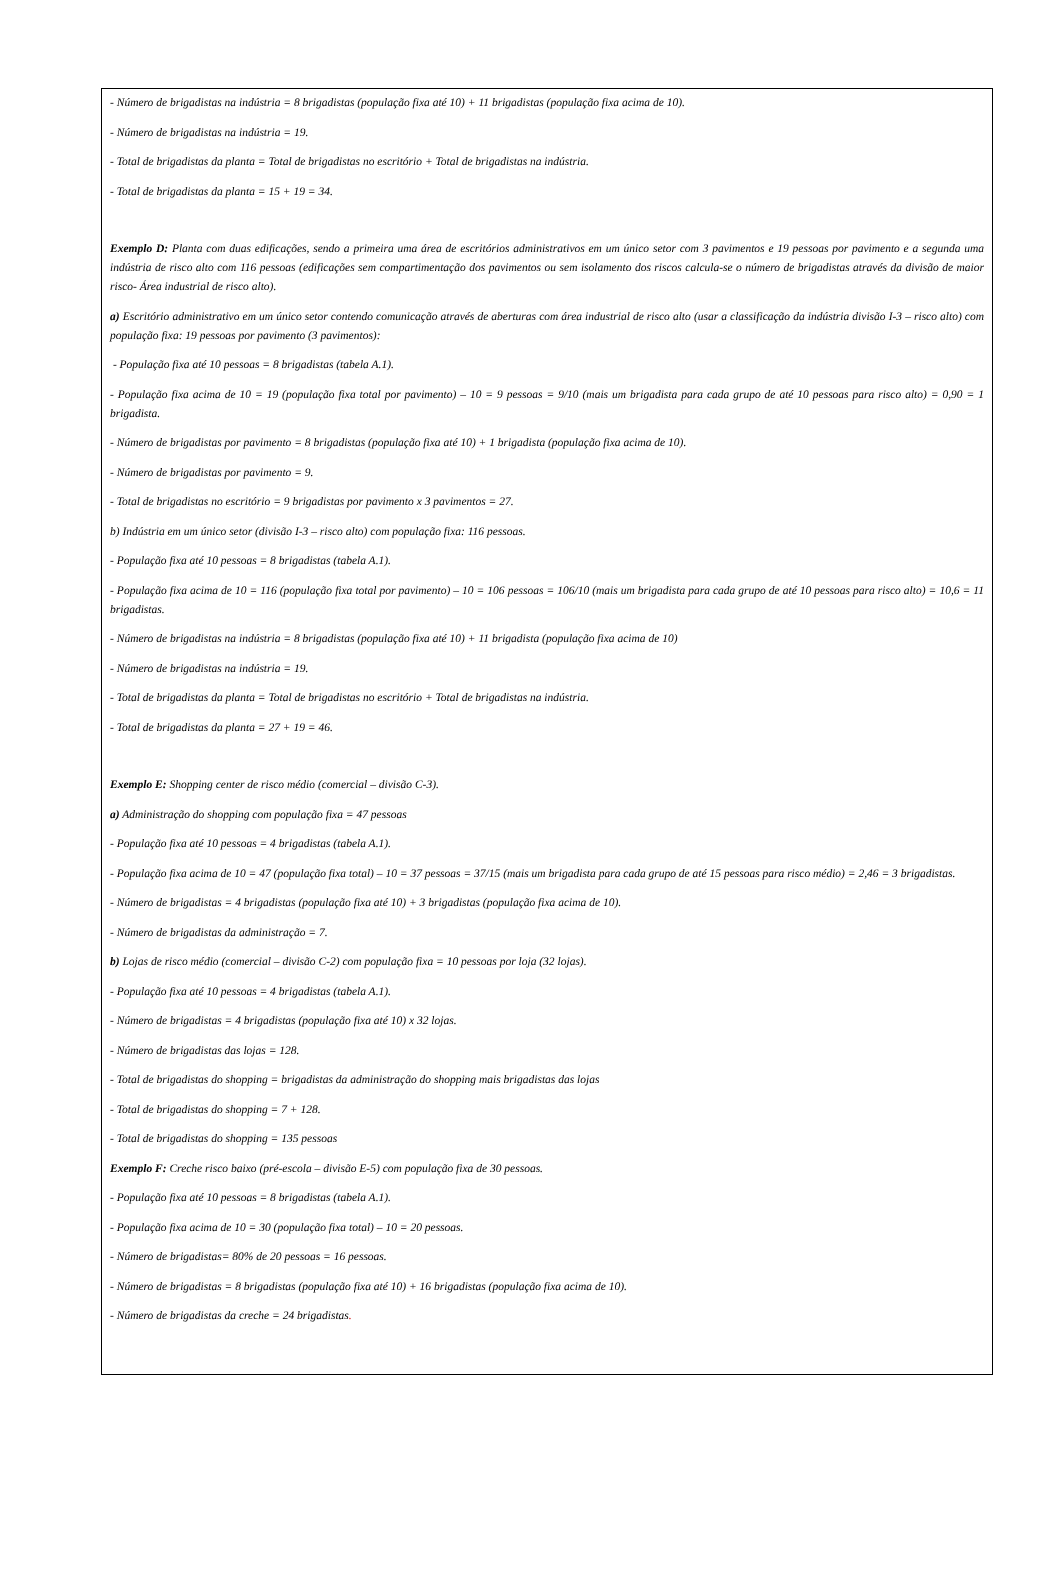- Número de brigadistas na indústria = 8 brigadistas (população fixa até 10) + 11 brigadistas (população fixa acima de 10).
- Número de brigadistas na indústria = 19.
- Total de brigadistas da planta = Total de brigadistas no escritório + Total de brigadistas na indústria.
- Total de brigadistas da planta = 15 + 19 = 34.
Exemplo D: Planta com duas edificações, sendo a primeira uma área de escritórios administrativos em um único setor com 3 pavimentos e 19 pessoas por pavimento e a segunda uma indústria de risco alto com 116 pessoas (edificações sem compartimentação dos pavimentos ou sem isolamento dos riscos calcula-se o número de brigadistas através da divisão de maior risco- Área industrial de risco alto).
a) Escritório administrativo em um único setor contendo comunicação através de aberturas com área industrial de risco alto (usar a classificação da indústria divisão I-3 – risco alto) com população fixa: 19 pessoas por pavimento (3 pavimentos):
- População fixa até 10 pessoas = 8 brigadistas (tabela A.1).
- População fixa acima de 10 = 19 (população fixa total por pavimento) – 10 = 9 pessoas = 9/10 (mais um brigadista para cada grupo de até 10 pessoas para risco alto) = 0,90 = 1 brigadista.
- Número de brigadistas por pavimento = 8 brigadistas (população fixa até 10) + 1 brigadista (população fixa acima de 10).
- Número de brigadistas por pavimento = 9.
- Total de brigadistas no escritório = 9 brigadistas por pavimento x 3 pavimentos = 27.
b) Indústria em um único setor (divisão I-3 – risco alto) com população fixa: 116 pessoas.
- População fixa até 10 pessoas = 8 brigadistas (tabela A.1).
- População fixa acima de 10 = 116 (população fixa total por pavimento) – 10 = 106 pessoas = 106/10 (mais um brigadista para cada grupo de até 10 pessoas para risco alto) = 10,6 = 11 brigadistas.
- Número de brigadistas na indústria = 8 brigadistas (população fixa até 10) + 11 brigadista (população fixa acima de 10)
- Número de brigadistas na indústria = 19.
- Total de brigadistas da planta = Total de brigadistas no escritório + Total de brigadistas na indústria.
- Total de brigadistas da planta = 27 + 19 = 46.
Exemplo E: Shopping center de risco médio (comercial – divisão C-3).
a) Administração do shopping com população fixa = 47 pessoas
- População fixa até 10 pessoas = 4 brigadistas (tabela A.1).
- População fixa acima de 10 = 47 (população fixa total) – 10 = 37 pessoas = 37/15 (mais um brigadista para cada grupo de até 15 pessoas para risco médio) = 2,46 = 3 brigadistas.
- Número de brigadistas = 4 brigadistas (população fixa até 10) + 3 brigadistas (população fixa acima de 10).
- Número de brigadistas da administração = 7.
b) Lojas de risco médio (comercial – divisão C-2) com população fixa = 10 pessoas por loja (32 lojas).
- População fixa até 10 pessoas = 4 brigadistas (tabela A.1).
- Número de brigadistas = 4 brigadistas (população fixa até 10) x 32 lojas.
- Número de brigadistas das lojas = 128.
- Total de brigadistas do shopping = brigadistas da administração do shopping mais brigadistas das lojas
- Total de brigadistas do shopping = 7 + 128.
- Total de brigadistas do shopping = 135 pessoas
Exemplo F: Creche risco baixo (pré-escola – divisão E-5) com população fixa de 30 pessoas.
- População fixa até 10 pessoas = 8 brigadistas (tabela A.1).
- População fixa acima de 10 = 30 (população fixa total) – 10 = 20 pessoas.
- Número de brigadistas= 80% de 20 pessoas = 16 pessoas.
- Número de brigadistas = 8 brigadistas (população fixa até 10) + 16 brigadistas (população fixa acima de 10).
- Número de brigadistas da creche = 24 brigadistas.